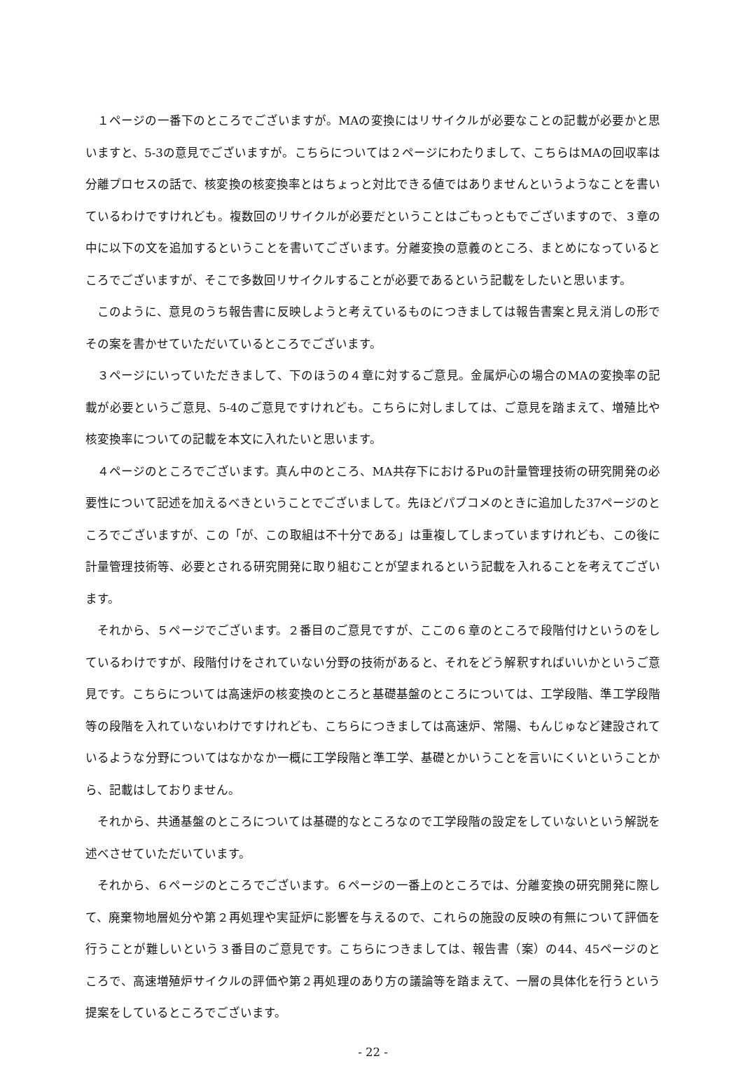１ページの一番下のところでございますが。MAの変換にはリサイクルが必要なことの記載が必要かと思いますと、5-3の意見でございますが。こちらについては２ページにわたりまして、こちらはMAの回収率は分離プロセスの話で、核変換の核変換率とはちょっと対比できる値ではありませんというようなことを書いているわけですけれども。複数回のリサイクルが必要だということはごもっともでございますので、３章の中に以下の文を追加するということを書いてございます。分離変換の意義のところ、まとめになっているところでございますが、そこで多数回リサイクルすることが必要であるという記載をしたいと思います。
このように、意見のうち報告書に反映しようと考えているものにつきましては報告書案と見え消しの形でその案を書かせていただいているところでございます。
３ページにいっていただきまして、下のほうの４章に対するご意見。金属炉心の場合のMAの変換率の記載が必要というご意見、5-4のご意見ですけれども。こちらに対しましては、ご意見を踏まえて、増殖比や核変換率についての記載を本文に入れたいと思います。
４ページのところでございます。真ん中のところ、MA共存下におけるPuの計量管理技術の研究開発の必要性について記述を加えるべきということでございまして。先ほどパブコメのときに追加した37ページのところでございますが、この「が、この取組は不十分である」は重複してしまっていますけれども、この後に計量管理技術等、必要とされる研究開発に取り組むことが望まれるという記載を入れることを考えてございます。
それから、５ページでございます。２番目のご意見ですが、ここの６章のところで段階付けというのをしているわけですが、段階付けをされていない分野の技術があると、それをどう解釈すればいいかというご意見です。こちらについては高速炉の核変換のところと基礎基盤のところについては、工学段階、準工学段階等の段階を入れていないわけですけれども、こちらにつきましては高速炉、常陽、もんじゅなど建設されているような分野についてはなかなか一概に工学段階と準工学、基礎とかいうことを言いにくいということから、記載はしておりません。
それから、共通基盤のところについては基礎的なところなので工学段階の設定をしていないという解説を述べさせていただいています。
それから、６ページのところでございます。６ページの一番上のところでは、分離変換の研究開発に際して、廃棄物地層処分や第２再処理や実証炉に影響を与えるので、これらの施設の反映の有無について評価を行うことが難しいという３番目のご意見です。こちらにつきましては、報告書（案）の44、45ページのところで、高速増殖炉サイクルの評価や第２再処理のあり方の議論等を踏まえて、一層の具体化を行うという提案をしているところでございます。
- 22 -